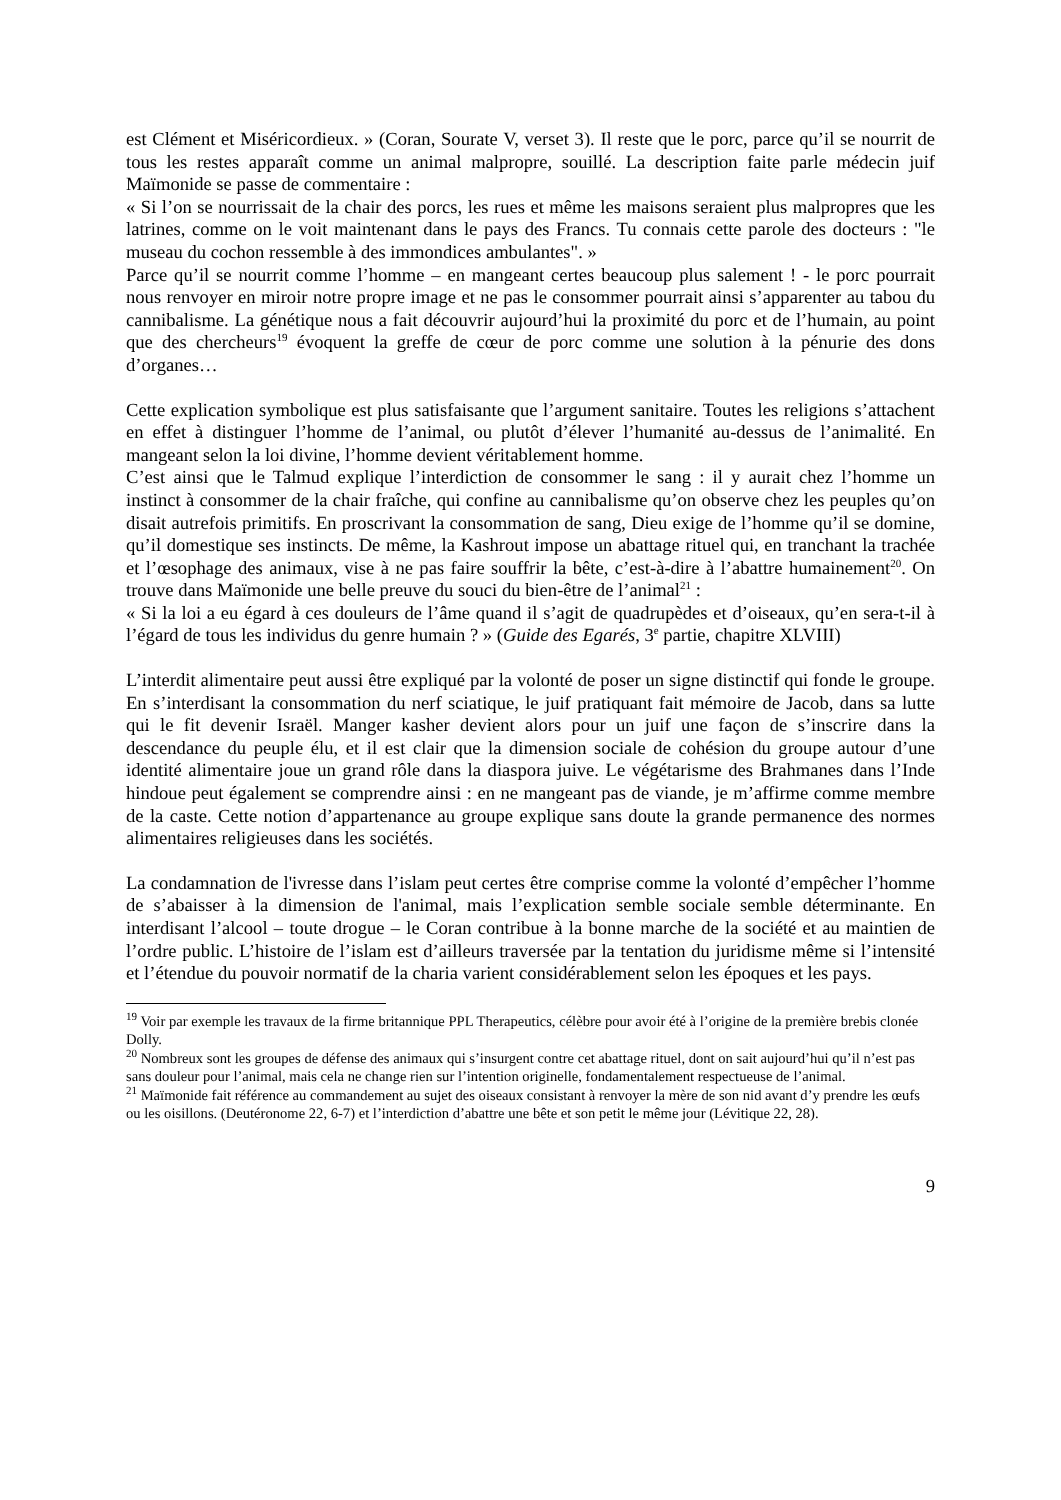est Clément et Miséricordieux. » (Coran, Sourate V, verset 3). Il reste que le porc, parce qu’il se nourrit de tous les restes apparaît comme un animal malpropre, souillé. La description faite parle médecin juif Maïmonide se passe de commentaire :
« Si l’on se nourrissait de la chair des porcs, les rues et même les maisons seraient plus malpropres que les latrines, comme on le voit maintenant dans le pays des Francs. Tu connais cette parole des docteurs : "le museau du cochon ressemble à des immondices ambulantes". »
Parce qu’il se nourrit comme l’homme – en mangeant certes beaucoup plus salement ! - le porc pourrait nous renvoyer en miroir notre propre image et ne pas le consommer pourrait ainsi s’apparenter au tabou du cannibalisme. La génétique nous a fait découvrir aujourd’hui la proximité du porc et de l’humain, au point que des chercheurs<sup>19</sup> évoquent la greffe de cœur de porc comme une solution à la pénurie des dons d’organes…
Cette explication symbolique est plus satisfaisante que l’argument sanitaire. Toutes les religions s’attachent en effet à distinguer l’homme de l’animal, ou plutôt d’élever l’humanité au-dessus de l’animalité. En mangeant selon la loi divine, l’homme devient véritablement homme.
C’est ainsi que le Talmud explique l’interdiction de consommer le sang : il y aurait chez l’homme un instinct à consommer de la chair fraîche, qui confine au cannibalisme qu’on observe chez les peuples qu’on disait autrefois primitifs. En proscrivant la consommation de sang, Dieu exige de l’homme qu’il se domine, qu’il domestique ses instincts. De même, la Kashrout impose un abattage rituel qui, en tranchant la trachée et l’œsophage des animaux, vise à ne pas faire souffrir la bête, c’est-à-dire à l’abattre humainement<sup>20</sup>. On trouve dans Maïmonide une belle preuve du souci du bien-être de l’animal<sup>21</sup> :
« Si la loi a eu égard à ces douleurs de l’âme quand il s’agit de quadrupèdes et d’oiseaux, qu’en sera-t-il à l’égard de tous les individus du genre humain ? » (Guide des Egarés, 3<sup>e</sup> partie, chapitre XLVIII)
L’interdit alimentaire peut aussi être expliqué par la volonté de poser un signe distinctif qui fonde le groupe. En s’interdisant la consommation du nerf sciatique, le juif pratiquant fait mémoire de Jacob, dans sa lutte qui le fit devenir Israël. Manger kasher devient alors pour un juif une façon de s’inscrire dans la descendance du peuple élu, et il est clair que la dimension sociale de cohésion du groupe autour d’une identité alimentaire joue un grand rôle dans la diaspora juive. Le végétarisme des Brahmanes dans l’Inde hindoue peut également se comprendre ainsi : en ne mangeant pas de viande, je m’affirme comme membre de la caste. Cette notion d’appartenance au groupe explique sans doute la grande permanence des normes alimentaires religieuses dans les sociétés.
La condamnation de l'ivresse dans l’islam peut certes être comprise comme la volonté d’empêcher l’homme de s’abaisser à la dimension de l'animal, mais l’explication semble sociale semble déterminante. En interdisant l’alcool – toute drogue – le Coran contribue à la bonne marche de la société et au maintien de l’ordre public. L’histoire de l’islam est d’ailleurs traversée par la tentation du juridisme même si l’intensité et l’étendue du pouvoir normatif de la charia varient considérablement selon les époques et les pays.
<sup>19</sup> Voir par exemple les travaux de la firme britannique PPL Therapeutics, célèbre pour avoir été à l’origine de la première brebis clonée Dolly.
<sup>20</sup> Nombreux sont les groupes de défense des animaux qui s’insurgent contre cet abattage rituel, dont on sait aujourd’hui qu’il n’est pas sans douleur pour l’animal, mais cela ne change rien sur l’intention originelle, fondamentalement respectueuse de l’animal.
<sup>21</sup> Maïmonide fait référence au commandement au sujet des oiseaux consistant à renvoyer la mère de son nid avant d’y prendre les œufs ou les oisillons. (Deutéronome 22, 6-7) et l’interdiction d’abattre une bête et son petit le même jour (Lévitique 22, 28).
9